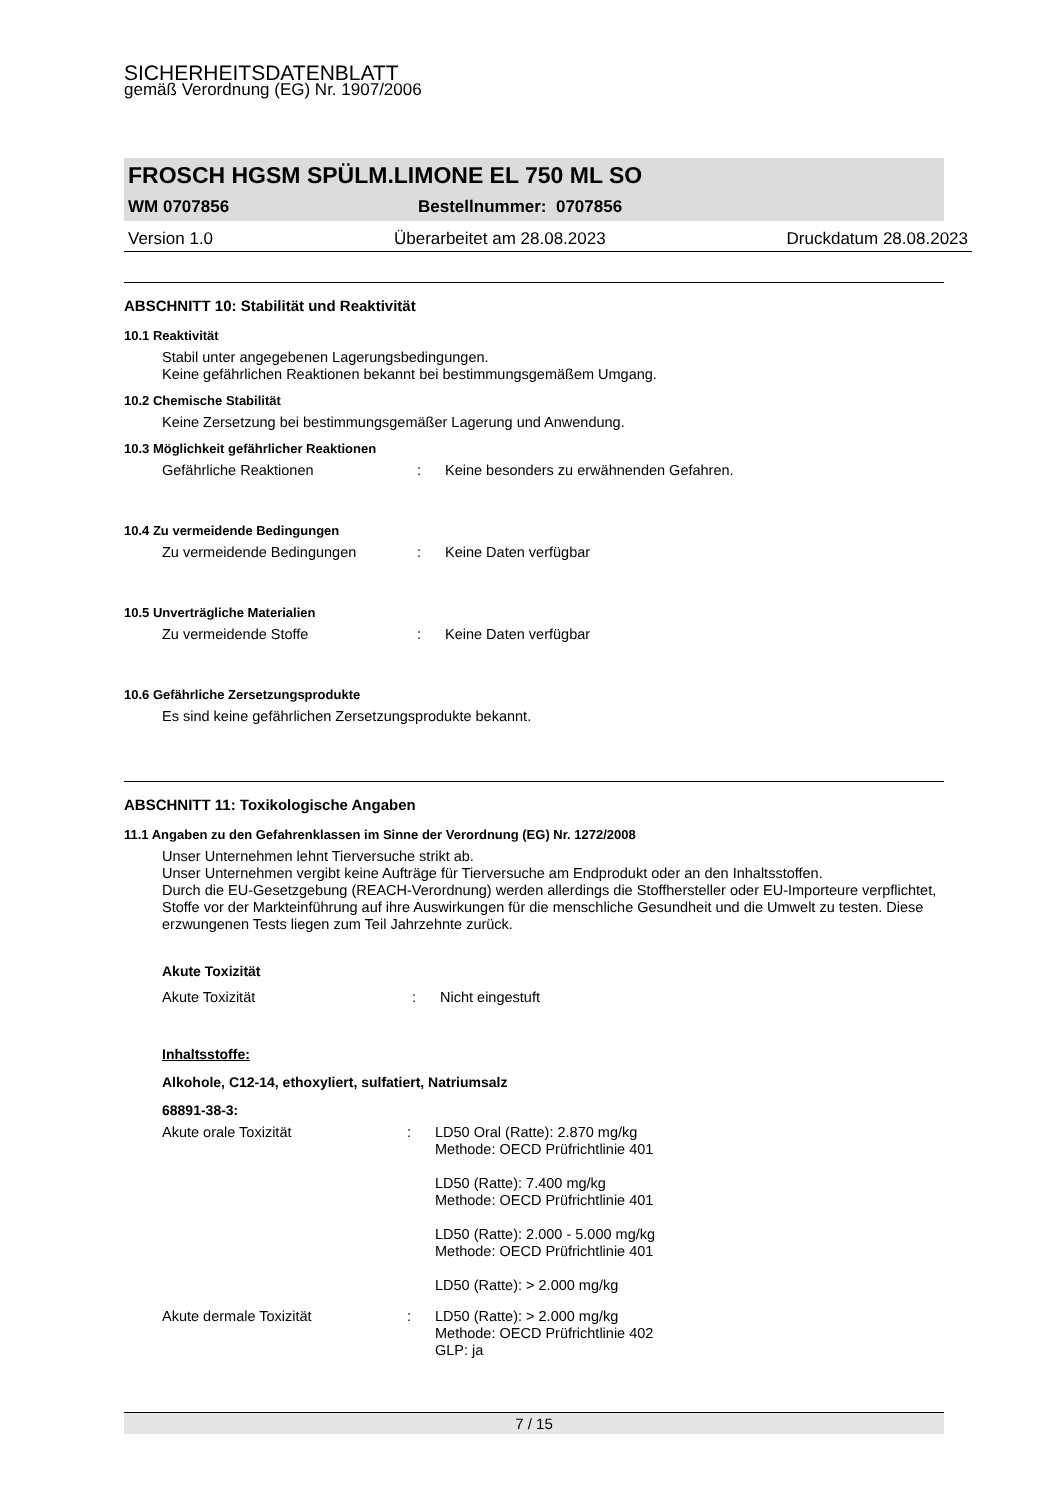SICHERHEITSDATENBLATT
gemäß Verordnung (EG) Nr. 1907/2006
FROSCH HGSM SPÜLM.LIMONE EL 750 ML SO
WM 0707856 Bestellnummer: 0707856
Version 1.0 Überarbeitet am 28.08.2023 Druckdatum 28.08.2023
ABSCHNITT 10: Stabilität und Reaktivität
10.1 Reaktivität
Stabil unter angegebenen Lagerungsbedingungen.
Keine gefährlichen Reaktionen bekannt bei bestimmungsgemäßem Umgang.
10.2 Chemische Stabilität
Keine Zersetzung bei bestimmungsgemäßer Lagerung und Anwendung.
10.3 Möglichkeit gefährlicher Reaktionen
Gefährliche Reaktionen: Keine besonders zu erwähnenden Gefahren.
10.4 Zu vermeidende Bedingungen
Zu vermeidende Bedingungen: Keine Daten verfügbar
10.5 Unverträgliche Materialien
Zu vermeidende Stoffe: Keine Daten verfügbar
10.6 Gefährliche Zersetzungsprodukte
Es sind keine gefährlichen Zersetzungsprodukte bekannt.
ABSCHNITT 11: Toxikologische Angaben
11.1 Angaben zu den Gefahrenklassen im Sinne der Verordnung (EG) Nr. 1272/2008
Unser Unternehmen lehnt Tierversuche strikt ab.
Unser Unternehmen vergibt keine Aufträge für Tierversuche am Endprodukt oder an den Inhaltsstoffen.
Durch die EU-Gesetzgebung (REACH-Verordnung) werden allerdings die Stoffhersteller oder EU-Importeure verpflichtet, Stoffe vor der Markteinführung auf ihre Auswirkungen für die menschliche Gesundheit und die Umwelt zu testen. Diese erzwungenen Tests liegen zum Teil Jahrzehnte zurück.
Akute Toxizität
Akute Toxizität: Nicht eingestuft
Inhaltsstoffe:
Alkohole, C12-14, ethoxyliert, sulfatiert, Natriumsalz
68891-38-3:
Akute orale Toxizität: LD50 Oral (Ratte): 2.870 mg/kg
Methode: OECD Prüfrichtlinie 401
LD50 (Ratte): 7.400 mg/kg
Methode: OECD Prüfrichtlinie 401
LD50 (Ratte): 2.000 - 5.000 mg/kg
Methode: OECD Prüfrichtlinie 401
LD50 (Ratte): > 2.000 mg/kg
Akute dermale Toxizität: LD50 (Ratte): > 2.000 mg/kg
Methode: OECD Prüfrichtlinie 402
GLP: ja
7 / 15